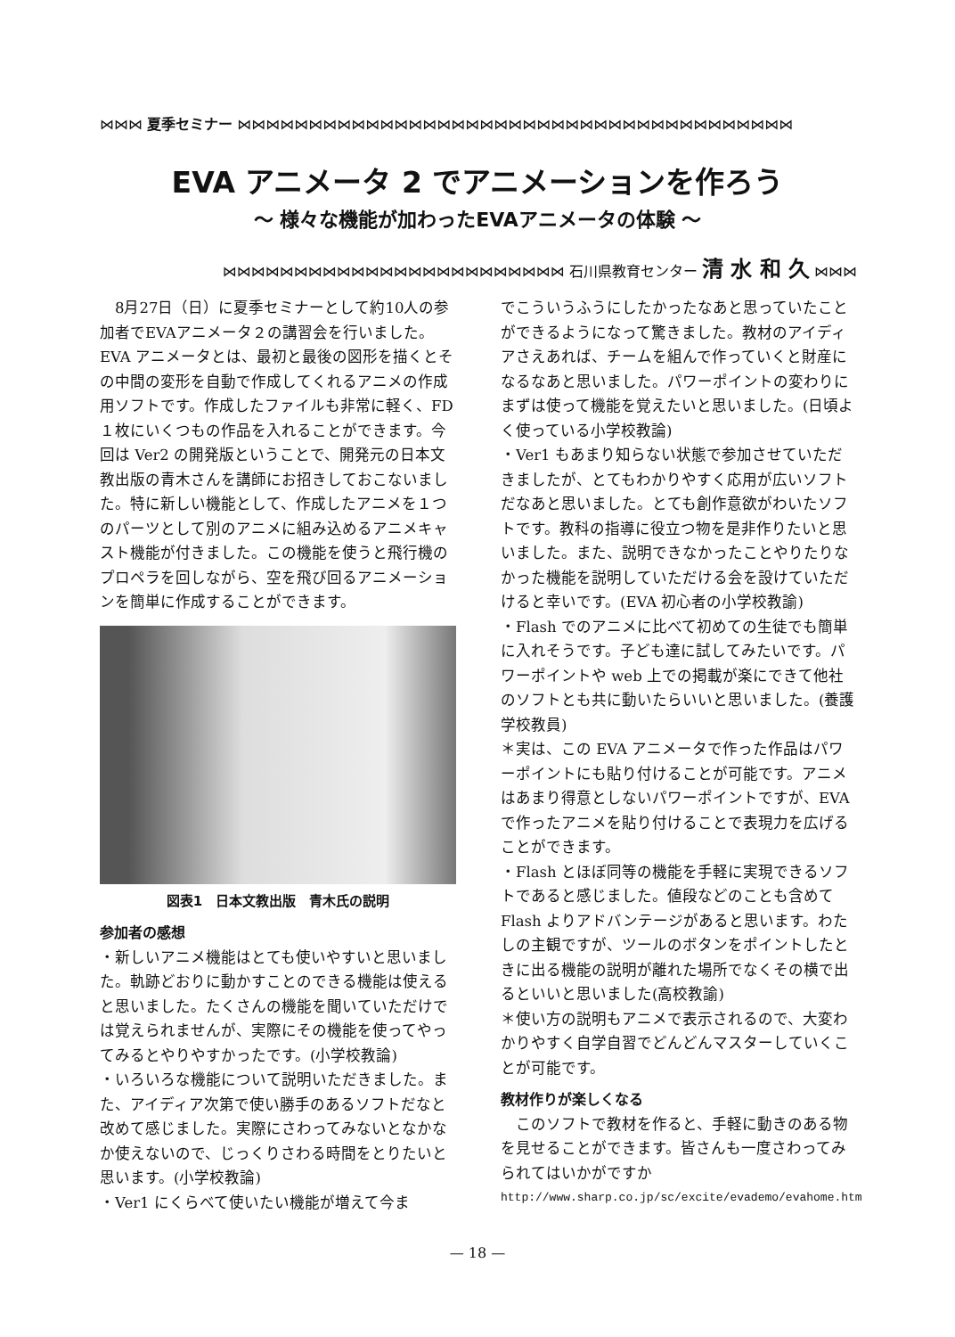⋈⋈⋈ 夏季セミナー ⋈⋈⋈⋈⋈⋈⋈⋈⋈⋈⋈⋈⋈⋈⋈⋈⋈⋈⋈⋈⋈⋈⋈⋈⋈⋈⋈⋈⋈⋈⋈⋈⋈⋈⋈⋈⋈⋈⋈
EVA アニメータ 2 でアニメーションを作ろう
～ 様々な機能が加わったEVAアニメータの体験 ～
⋈⋈⋈⋈⋈⋈⋈⋈⋈⋈⋈⋈⋈⋈⋈⋈⋈⋈⋈⋈⋈⋈⋈⋈ 石川県教育センター 清 水 和 久 ⋈⋈⋈
　8月27日（日）に夏季セミナーとして約10人の参加者でEVAアニメータ２の講習会を行いました。EVA アニメータとは、最初と最後の図形を描くとその中間の変形を自動で作成してくれるアニメの作成用ソフトです。作成したファイルも非常に軽く、FD１枚にいくつもの作品を入れることができます。今回は Ver2 の開発版ということで、開発元の日本文教出版の青木さんを講師にお招きしておこないました。特に新しい機能として、作成したアニメを１つのパーツとして別のアニメに組み込めるアニメキャスト機能が付きました。この機能を使うと飛行機のプロペラを回しながら、空を飛び回るアニメーションを簡単に作成することができます。
図表1　日本文教出版　青木氏の説明
参加者の感想
・新しいアニメ機能はとても使いやすいと思いました。軌跡どおりに動かすことのできる機能は使えると思いました。たくさんの機能を聞いていただけでは覚えられませんが、実際にその機能を使ってやってみるとやりやすかったです。(小学校教論)
・いろいろな機能について説明いただきました。また、アイディア次第で使い勝手のあるソフトだなと改めて感じました。実際にさわってみないとなかなか使えないので、じっくりさわる時間をとりたいと思います。(小学校教論)
・Ver1 にくらべて使いたい機能が増えて今ま
でこういうふうにしたかったなあと思っていたことができるようになって驚きました。教材のアイディアさえあれば、チームを組んで作っていくと財産になるなあと思いました。パワーポイントの変わりにまずは使って機能を覚えたいと思いました。(日頃よく使っている小学校教論)
・Ver1 もあまり知らない状態で参加させていただきましたが、とてもわかりやすく応用が広いソフトだなあと思いました。とても創作意欲がわいたソフトです。教科の指導に役立つ物を是非作りたいと思いました。また、説明できなかったことやりたりなかった機能を説明していただける会を設けていただけると幸いです。(EVA 初心者の小学校教諭)
・Flash でのアニメに比べて初めての生徒でも簡単に入れそうです。子ども達に試してみたいです。パワーポイントや web 上での掲載が楽にできて他社のソフトとも共に動いたらいいと思いました。(養護学校教員)
＊実は、この EVA アニメータで作った作品はパワーポイントにも貼り付けることが可能です。アニメはあまり得意としないパワーポイントですが、EVA で作ったアニメを貼り付けることで表現力を広げることができます。
・Flash とほぼ同等の機能を手軽に実現できるソフトであると感じました。値段などのことも含めて Flash よりアドバンテージがあると思います。わたしの主観ですが、ツールのボタンをポイントしたときに出る機能の説明が離れた場所でなくその横で出るといいと思いました(高校教諭)
＊使い方の説明もアニメで表示されるので、大変わかりやすく自学自習でどんどんマスターしていくことが可能です。
教材作りが楽しくなる
　このソフトで教材を作ると、手軽に動きのある物を見せることができます。皆さんも一度さわってみられてはいかがですか
http://www.sharp.co.jp/sc/excite/evademo/evahome.htm
— 18 —